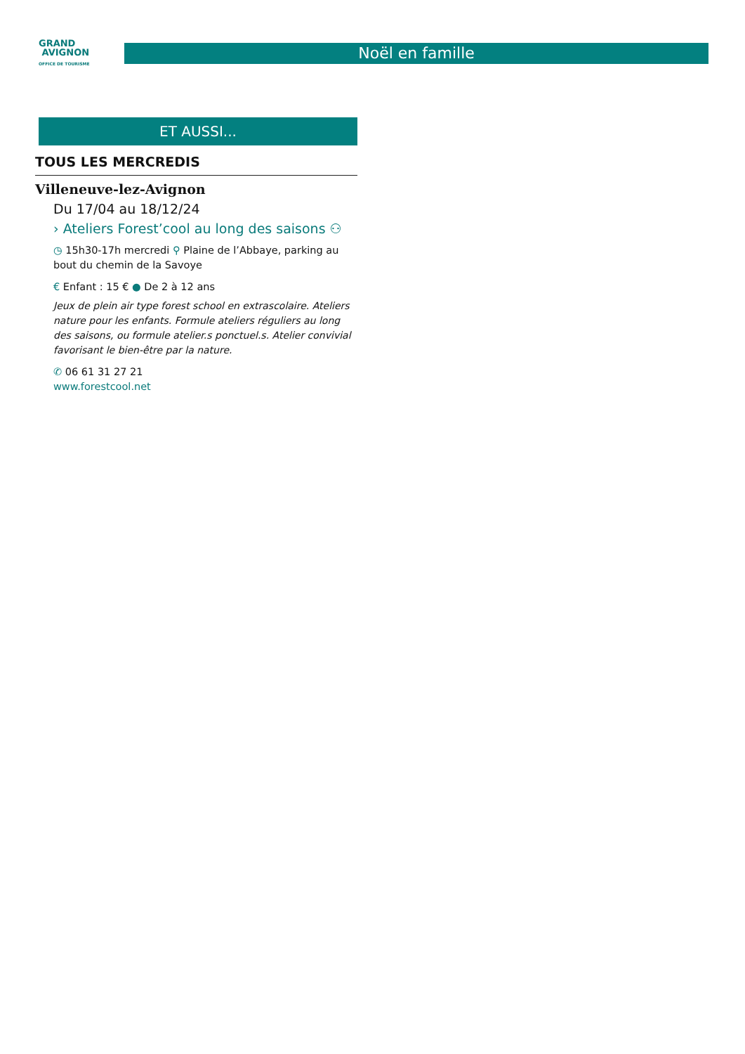GRAND
AVIGNON
OFFICE DE TOURISME
Noël en famille
ET AUSSI...
TOUS LES MERCREDIS
Villeneuve-lez-Avignon
Du 17/04 au 18/12/24
› Ateliers Forest’cool au long des saisons ⚇
◷ 15h30-17h mercredi ⚲ Plaine de l’Abbaye, parking au bout du chemin de la Savoye
€ Enfant : 15 € ● De 2 à 12 ans
Jeux de plein air type forest school en extrascolaire. Ateliers nature pour les enfants. Formule ateliers réguliers au long des saisons, ou formule atelier.s ponctuel.s. Atelier convivial favorisant le bien-être par la nature.
✆ 06 61 31 27 21
www.forestcool.net